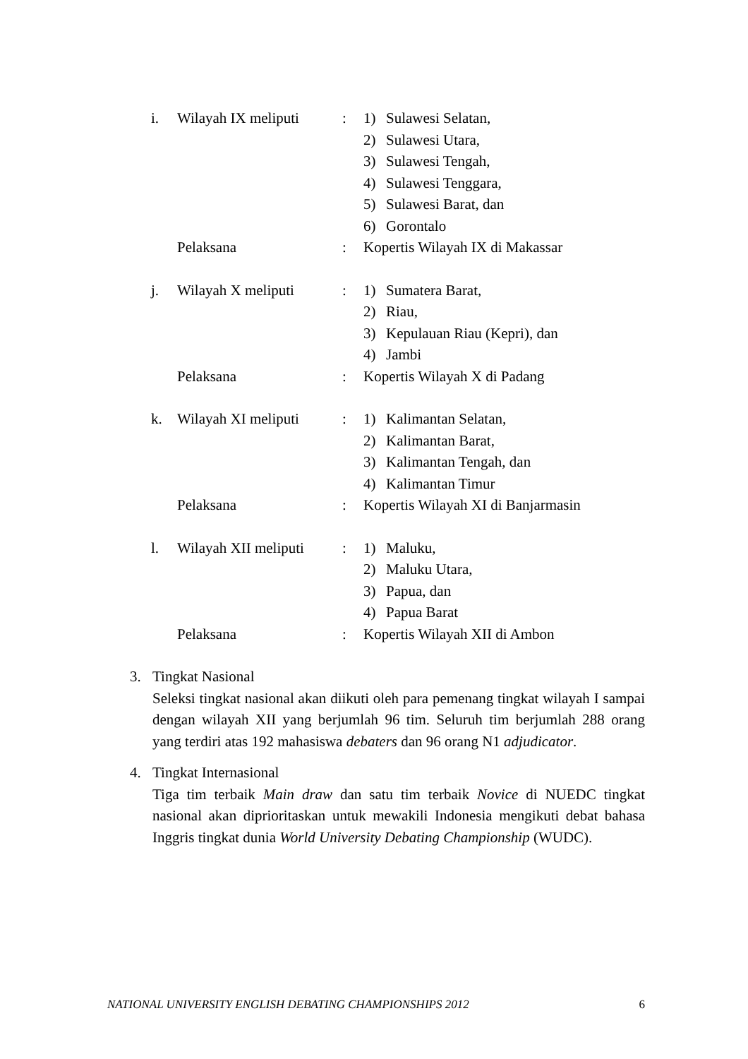i. Wilayah IX meliputi
: 1) Sulawesi Selatan,
2) Sulawesi Utara,
3) Sulawesi Tengah,
4) Sulawesi Tenggara,
5) Sulawesi Barat, dan
6) Gorontalo
Pelaksana : Kopertis Wilayah IX di Makassar
j. Wilayah X meliputi : 1) Sumatera Barat,
2) Riau,
3) Kepulauan Riau (Kepri), dan
4) Jambi
Pelaksana : Kopertis Wilayah X di Padang
k. Wilayah XI meliputi
: 1) Kalimantan Selatan,
2) Kalimantan Barat,
3) Kalimantan Tengah, dan
4) Kalimantan Timur
Pelaksana : Kopertis Wilayah XI di Banjarmasin
l. Wilayah XII meliputi
: 1) Maluku,
2) Maluku Utara,
3) Papua, dan
4) Papua Barat
Pelaksana : Kopertis Wilayah XII di Ambon
3. Tingkat Nasional
Seleksi tingkat nasional akan diikuti oleh para pemenang tingkat wilayah I sampai dengan wilayah XII yang berjumlah 96 tim. Seluruh tim berjumlah 288 orang yang terdiri atas 192 mahasiswa debaters dan 96 orang N1 adjudicator.
4. Tingkat Internasional
Tiga tim terbaik Main draw dan satu tim terbaik Novice di NUEDC tingkat nasional akan diprioritaskan untuk mewakili Indonesia mengikuti debat bahasa Inggris tingkat dunia World University Debating Championship (WUDC).
NATIONAL UNIVERSITY ENGLISH DEBATING CHAMPIONSHIPS 2012 6